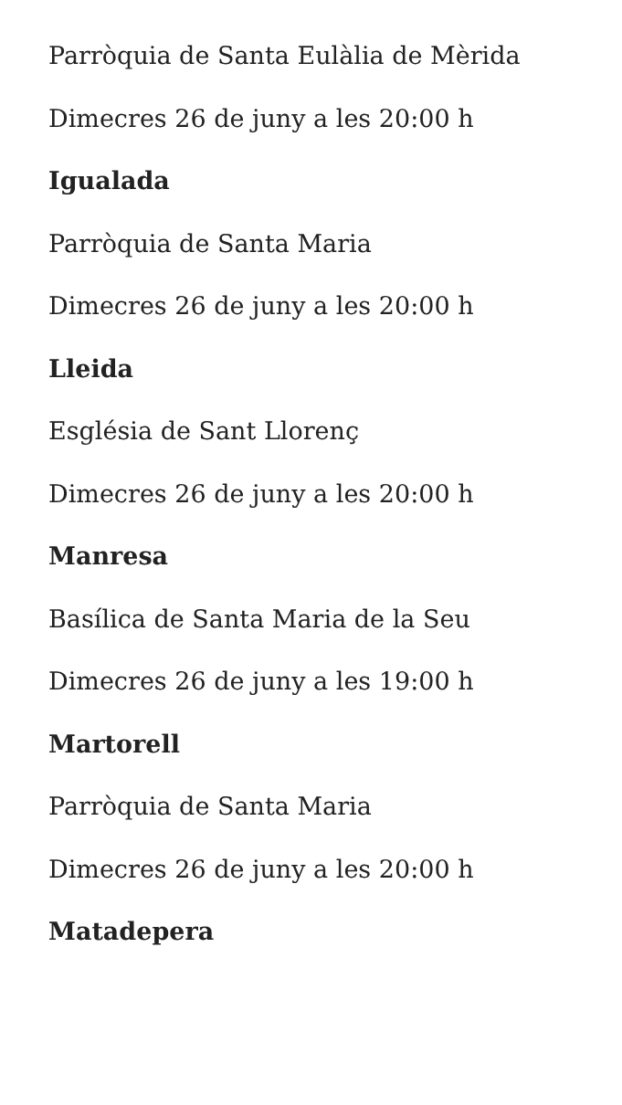Parròquia de Santa Eulàlia de Mèrida
Dimecres 26 de juny a les 20:00 h
Igualada
Parròquia de Santa Maria
Dimecres 26 de juny a les 20:00 h
Lleida
Església de Sant Llorenç
Dimecres 26 de juny a les 20:00 h
Manresa
Basílica de Santa Maria de la Seu
Dimecres 26 de juny a les 19:00 h
Martorell
Parròquia de Santa Maria
Dimecres 26 de juny a les 20:00 h
Matadepera